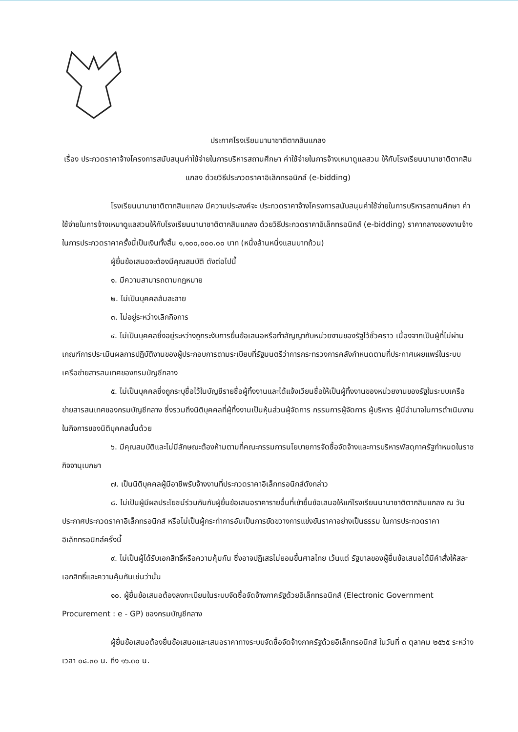ประกาศโรงเรียนนานาชาติตากสินแกลง
เรื่อง ประกวดราคาจ้างโครงการสนับสนุนค่าใช้จ่ายในการบริหารสถานศึกษา ค่าใช้จ่ายในการจ้างเหมาดูแลสวน ให้กับโรงเรียนนานาชาติตากสินแกลง ด้วยวิธีประกวดราคาอิเล็กทรอนิกส์ (e-bidding)
โรงเรียนนานาชาติตากสินแกลง มีความประสงค์จะ ประกวดราคาจ้างโครงการสนับสนุนค่าใช้จ่ายในการบริหารสถานศึกษา ค่าใช้จ่ายในการจ้างเหมาดูแลสวนให้กับโรงเรียนนานาชาติตากสินแกลง ด้วยวิธีประกวดราคาอิเล็กทรอนิกส์ (e-bidding) ราคากลางของงานจ้างในการประกวดราคาครั้งนี้เป็นเงินทั้งสิ้น ๑,๑๐๐,๐๐๐.๐๐ บาท (หนึ่งล้านหนึ่งแสนบาทถ้วน)
ผู้ยื่นข้อเสนอจะต้องมีคุณสมบัติ ดังต่อไปนี้
๑. มีความสามารถตามกฎหมาย
๒. ไม่เป็นบุคคลล้มละลาย
๓. ไม่อยู่ระหว่างเลิกกิจการ
๔. ไม่เป็นบุคคลซึ่งอยู่ระหว่างถูกระงับการยื่นข้อเสนอหรือทำสัญญากับหน่วยงานของรัฐไว้ชั่วคราว เนื่องจากเป็นผู้ที่ไม่ผ่านเกณฑ์การประเมินผลการปฏิบัติงานของผู้ประกอบการตามระเบียบที่รัฐมนตรีว่าการกระทรวงการคลังกำหนดตามที่ประกาศเผยแพร่ในระบบเครือข่ายสารสนเทศของกรมบัญชีกลาง
๕. ไม่เป็นบุคคลซึ่งถูกระบุชื่อไว้ในบัญชีรายชื่อผู้ทิ้งงานและได้แจ้งเวียนชื่อให้เป็นผู้ทิ้งงานของหน่วยงานของรัฐในระบบเครือข่ายสารสนเทศของกรมบัญชีกลาง ซึ่งรวมถึงนิติบุคคลที่ผู้ทิ้งงานเป็นหุ้นส่วนผู้จัดการ กรรมการผู้จัดการ ผู้บริหาร ผู้มีอำนาจในการดำเนินงานในกิจการของนิติบุคคลนั้นด้วย
๖. มีคุณสมบัติและไม่มีลักษณะต้องห้ามตามที่คณะกรรมการนโยบายการจัดซื้อจัดจ้างและการบริหารพัสดุภาครัฐกำหนดในราชกิจจานุเบกษา
๗. เป็นนิติบุคคลผู้มีอาชีพรับจ้างงานที่ประกวดราคาอิเล็กทรอนิกส์ดังกล่าว
๘. ไม่เป็นผู้มีผลประโยชน์ร่วมกันกับผู้ยื่นข้อเสนอราคารายอื่นที่เข้ายื่นข้อเสนอให้แก่โรงเรียนนานาชาติตากสินแกลง ณ วันประกาศประกวดราคาอิเล็กทรอนิกส์ หรือไม่เป็นผู้กระทำการอันเป็นการขัดขวางการแข่งขันราคาอย่างเป็นธรรม ในการประกวดราคาอิเล็กทรอนิกส์ครั้งนี้
๙. ไม่เป็นผู้ได้รับเอกสิทธิ์หรือความคุ้มกัน ซึ่งอาจปฏิเสธไม่ยอมขึ้นศาลไทย เว้นแต่ รัฐบาลของผู้ยื่นข้อเสนอได้มีคำสั่งให้สละเอกสิทธิ์และความคุ้มกันเช่นว่านั้น
๑๐. ผู้ยื่นข้อเสนอต้องลงทะเบียนในระบบจัดซื้อจัดจ้างภาครัฐด้วยอิเล็กทรอนิกส์ (Electronic Government Procurement : e - GP) ของกรมบัญชีกลาง
ผู้ยื่นข้อเสนอต้องยื่นข้อเสนอและเสนอราคาทางระบบจัดซื้อจัดจ้างภาครัฐด้วยอิเล็กทรอนิกส์ ในวันที่ ๓ ตุลาคม ๒๕๖๕ ระหว่างเวลา ๐๘.๓๐ น. ถึง ๑๖.๓๐ น.